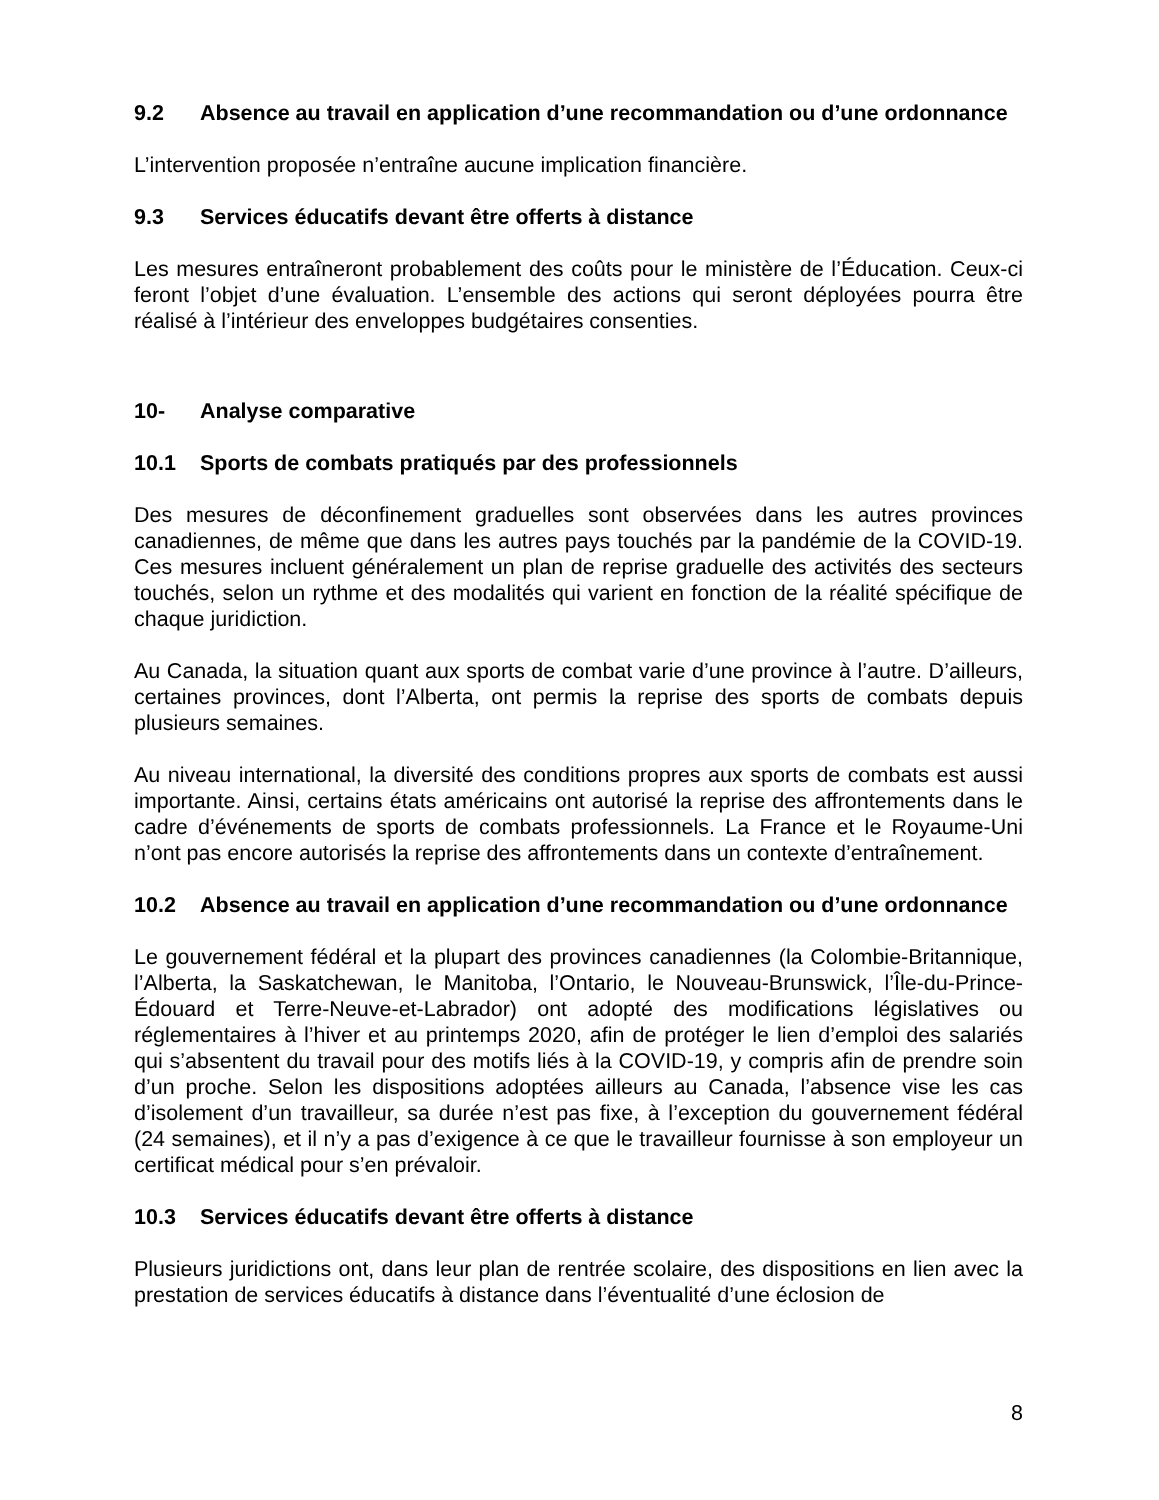9.2 Absence au travail en application d’une recommandation ou d’une ordonnance
L’intervention proposée n’entraîne aucune implication financière.
9.3 Services éducatifs devant être offerts à distance
Les mesures entraîneront probablement des coûts pour le ministère de l’Éducation. Ceux-ci feront l’objet d’une évaluation. L’ensemble des actions qui seront déployées pourra être réalisé à l’intérieur des enveloppes budgétaires consenties.
10- Analyse comparative
10.1 Sports de combats pratiqués par des professionnels
Des mesures de déconfinement graduelles sont observées dans les autres provinces canadiennes, de même que dans les autres pays touchés par la pandémie de la COVID-19. Ces mesures incluent généralement un plan de reprise graduelle des activités des secteurs touchés, selon un rythme et des modalités qui varient en fonction de la réalité spécifique de chaque juridiction.
Au Canada, la situation quant aux sports de combat varie d’une province à l’autre. D’ailleurs, certaines provinces, dont l’Alberta, ont permis la reprise des sports de combats depuis plusieurs semaines.
Au niveau international, la diversité des conditions propres aux sports de combats est aussi importante. Ainsi, certains états américains ont autorisé la reprise des affrontements dans le cadre d’événements de sports de combats professionnels. La France et le Royaume-Uni n’ont pas encore autorisés la reprise des affrontements dans un contexte d’entraînement.
10.2 Absence au travail en application d’une recommandation ou d’une ordonnance
Le gouvernement fédéral et la plupart des provinces canadiennes (la Colombie-Britannique, l’Alberta, la Saskatchewan, le Manitoba, l’Ontario, le Nouveau-Brunswick, l’Île-du-Prince-Édouard et Terre-Neuve-et-Labrador) ont adopté des modifications législatives ou réglementaires à l’hiver et au printemps 2020, afin de protéger le lien d’emploi des salariés qui s’absentent du travail pour des motifs liés à la COVID-19, y compris afin de prendre soin d’un proche. Selon les dispositions adoptées ailleurs au Canada, l’absence vise les cas d’isolement d’un travailleur, sa durée n’est pas fixe, à l’exception du gouvernement fédéral (24 semaines), et il n’y a pas d’exigence à ce que le travailleur fournisse à son employeur un certificat médical pour s’en prévaloir.
10.3 Services éducatifs devant être offerts à distance
Plusieurs juridictions ont, dans leur plan de rentrée scolaire, des dispositions en lien avec la prestation de services éducatifs à distance dans l’éventualité d’une éclosion de
8